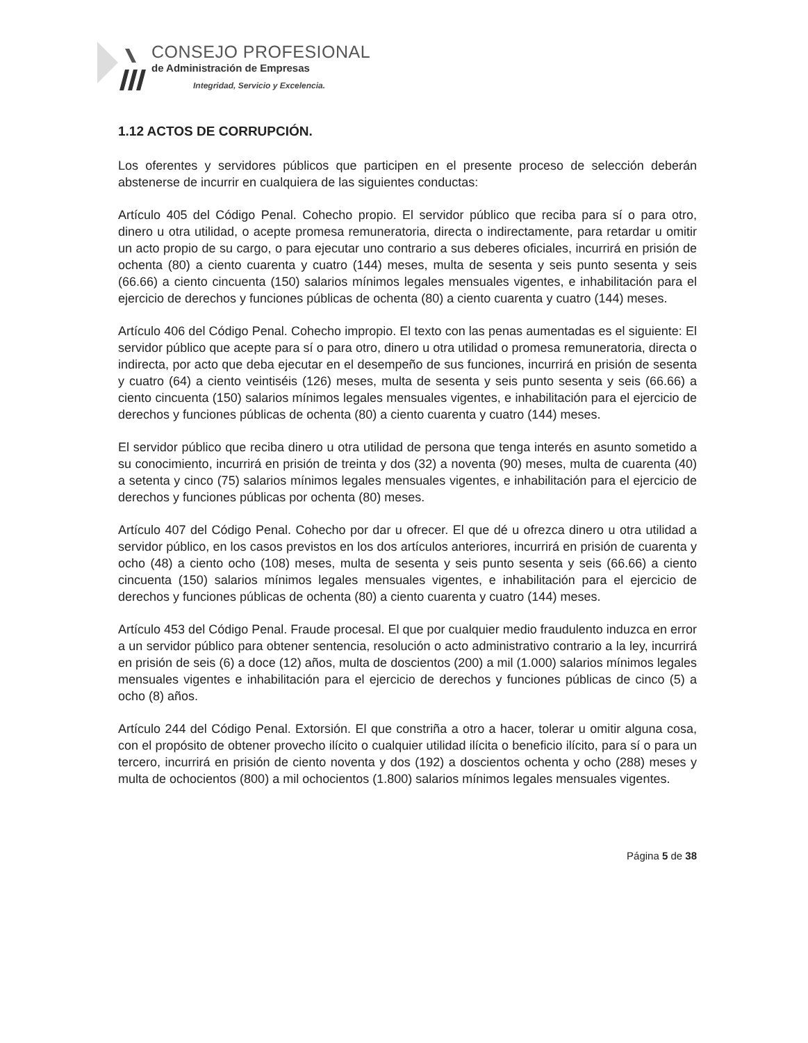CONSEJO PROFESIONAL
de Administración de Empresas
Integridad, Servicio y Excelencia.
1.12 ACTOS DE CORRUPCIÓN.
Los oferentes y servidores públicos que participen en el presente proceso de selección deberán abstenerse de incurrir en cualquiera de las siguientes conductas:
Artículo 405 del Código Penal. Cohecho propio. El servidor público que reciba para sí o para otro, dinero u otra utilidad, o acepte promesa remuneratoria, directa o indirectamente, para retardar u omitir un acto propio de su cargo, o para ejecutar uno contrario a sus deberes oficiales, incurrirá en prisión de ochenta (80) a ciento cuarenta y cuatro (144) meses, multa de sesenta y seis punto sesenta y seis (66.66) a ciento cincuenta (150) salarios mínimos legales mensuales vigentes, e inhabilitación para el ejercicio de derechos y funciones públicas de ochenta (80) a ciento cuarenta y cuatro (144) meses.
Artículo 406 del Código Penal. Cohecho impropio. El texto con las penas aumentadas es el siguiente: El servidor público que acepte para sí o para otro, dinero u otra utilidad o promesa remuneratoria, directa o indirecta, por acto que deba ejecutar en el desempeño de sus funciones, incurrirá en prisión de sesenta y cuatro (64) a ciento veintiséis (126) meses, multa de sesenta y seis punto sesenta y seis (66.66) a ciento cincuenta (150) salarios mínimos legales mensuales vigentes, e inhabilitación para el ejercicio de derechos y funciones públicas de ochenta (80) a ciento cuarenta y cuatro (144) meses.
El servidor público que reciba dinero u otra utilidad de persona que tenga interés en asunto sometido a su conocimiento, incurrirá en prisión de treinta y dos (32) a noventa (90) meses, multa de cuarenta (40) a setenta y cinco (75) salarios mínimos legales mensuales vigentes, e inhabilitación para el ejercicio de derechos y funciones públicas por ochenta (80) meses.
Artículo 407 del Código Penal. Cohecho por dar u ofrecer. El que dé u ofrezca dinero u otra utilidad a servidor público, en los casos previstos en los dos artículos anteriores, incurrirá en prisión de cuarenta y ocho (48) a ciento ocho (108) meses, multa de sesenta y seis punto sesenta y seis (66.66) a ciento cincuenta (150) salarios mínimos legales mensuales vigentes, e inhabilitación para el ejercicio de derechos y funciones públicas de ochenta (80) a ciento cuarenta y cuatro (144) meses.
Artículo 453 del Código Penal. Fraude procesal. El que por cualquier medio fraudulento induzca en error a un servidor público para obtener sentencia, resolución o acto administrativo contrario a la ley, incurrirá en prisión de seis (6) a doce (12) años, multa de doscientos (200) a mil (1.000) salarios mínimos legales mensuales vigentes e inhabilitación para el ejercicio de derechos y funciones públicas de cinco (5) a ocho (8) años.
Artículo 244 del Código Penal. Extorsión. El que constriña a otro a hacer, tolerar u omitir alguna cosa, con el propósito de obtener provecho ilícito o cualquier utilidad ilícita o beneficio ilícito, para sí o para un tercero, incurrirá en prisión de ciento noventa y dos (192) a doscientos ochenta y ocho (288) meses y multa de ochocientos (800) a mil ochocientos (1.800) salarios mínimos legales mensuales vigentes.
Página 5 de 38